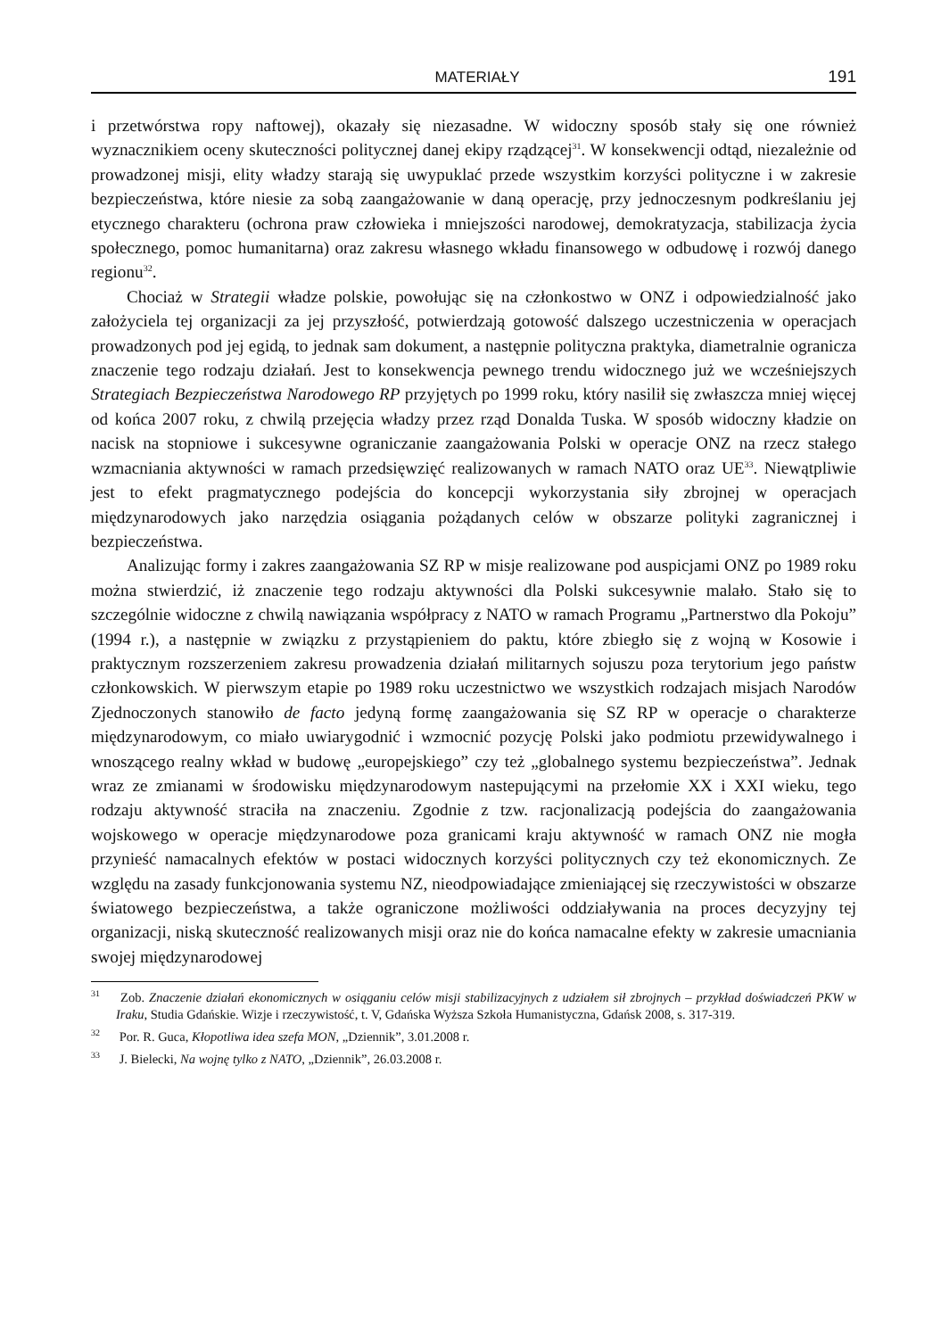MATERIAŁY 191
i przetwórstwa ropy naftowej), okazały się niezasadne. W widoczny sposób stały się one również wyznacznikiem oceny skuteczności politycznej danej ekipy rządzącej<sup>31</sup>. W konsekwencji odtąd, niezależnie od prowadzonej misji, elity władzy starają się uwypuklać przede wszystkim korzyści polityczne i w zakresie bezpieczeństwa, które niesie za sobą zaangażowanie w daną operację, przy jednoczesnym podkreślaniu jej etycznego charakteru (ochrona praw człowieka i mniejszości narodowej, demokratyzacja, stabilizacja życia społecznego, pomoc humanitarna) oraz zakresu własnego wkładu finansowego w odbudowę i rozwój danego regionu<sup>32</sup>.
Chociaż w Strategii władze polskie, powołując się na członkostwo w ONZ i odpowiedzialność jako założyciela tej organizacji za jej przyszłość, potwierdzają gotowość dalszego uczestniczenia w operacjach prowadzonych pod jej egidą, to jednak sam dokument, a następnie polityczna praktyka, diametralnie ogranicza znaczenie tego rodzaju działań. Jest to konsekwencja pewnego trendu widocznego już we wcześniejszych Strategiach Bezpieczeństwa Narodowego RP przyjętych po 1999 roku, który nasilił się zwłaszcza mniej więcej od końca 2007 roku, z chwilą przejęcia władzy przez rząd Donalda Tuska. W sposób widoczny kładzie on nacisk na stopniowe i sukcesywne ograniczanie zaangażowania Polski w operacje ONZ na rzecz stałego wzmacniania aktywności w ramach przedsięwzięć realizowanych w ramach NATO oraz UE<sup>33</sup>. Niewątpliwie jest to efekt pragmatycznego podejścia do koncepcji wykorzystania siły zbrojnej w operacjach międzynarodowych jako narzędzia osiągania pożądanych celów w obszarze polityki zagranicznej i bezpieczeństwa.
Analizując formy i zakres zaangażowania SZ RP w misje realizowane pod auspicjami ONZ po 1989 roku można stwierdzić, iż znaczenie tego rodzaju aktywności dla Polski sukcesywnie malało. Stało się to szczególnie widoczne z chwilą nawiązania współpracy z NATO w ramach Programu „Partnerstwo dla Pokoju” (1994 r.), a następnie w związku z przystąpieniem do paktu, które zbiegło się z wojną w Kosowie i praktycznym rozszerzeniem zakresu prowadzenia działań militarnych sojuszu poza terytorium jego państw członkowskich. W pierwszym etapie po 1989 roku uczestnictwo we wszystkich rodzajach misjach Narodów Zjednoczonych stanowiło de facto jedyną formę zaangażowania się SZ RP w operacje o charakterze międzynarodowym, co miało uwiarygodnić i wzmocnić pozycję Polski jako podmiotu przewidywalnego i wnoszącego realny wkład w budowę „europejskiego” czy też „globalnego systemu bezpieczeństwa”. Jednak wraz ze zmianami w środowisku międzynarodowym nastepującymi na przełomie XX i XXI wieku, tego rodzaju aktywność straciła na znaczeniu. Zgodnie z tzw. racjonalizacją podejścia do zaangażowania wojskowego w operacje międzynarodowe poza granicami kraju aktywność w ramach ONZ nie mogła przynieść namacalnych efektów w postaci widocznych korzyści politycznych czy też ekonomicznych. Ze względu na zasady funkcjonowania systemu NZ, nieodpowiadające zmieniającej się rzeczywistości w obszarze światowego bezpieczeństwa, a także ograniczone możliwości oddziaływania na proces decyzyjny tej organizacji, niską skuteczność realizowanych misji oraz nie do końca namacalne efekty w zakresie umacniania swojej międzynarodowej
<sup>31</sup> Zob. Znaczenie działań ekonomicznych w osiąganiu celów misji stabilizacyjnych z udziałem sił zbrojnych – przykład doświadczeń PKW w Iraku, Studia Gdańskie. Wizje i rzeczywistość, t. V, Gdańska Wyższa Szkoła Humanistyczna, Gdańsk 2008, s. 317-319.
<sup>32</sup> Por. R. Guca, Kłopotliwa idea szefa MON, „Dziennik”, 3.01.2008 r.
<sup>33</sup> J. Bielecki, Na wojnę tylko z NATO, „Dziennik”, 26.03.2008 r.